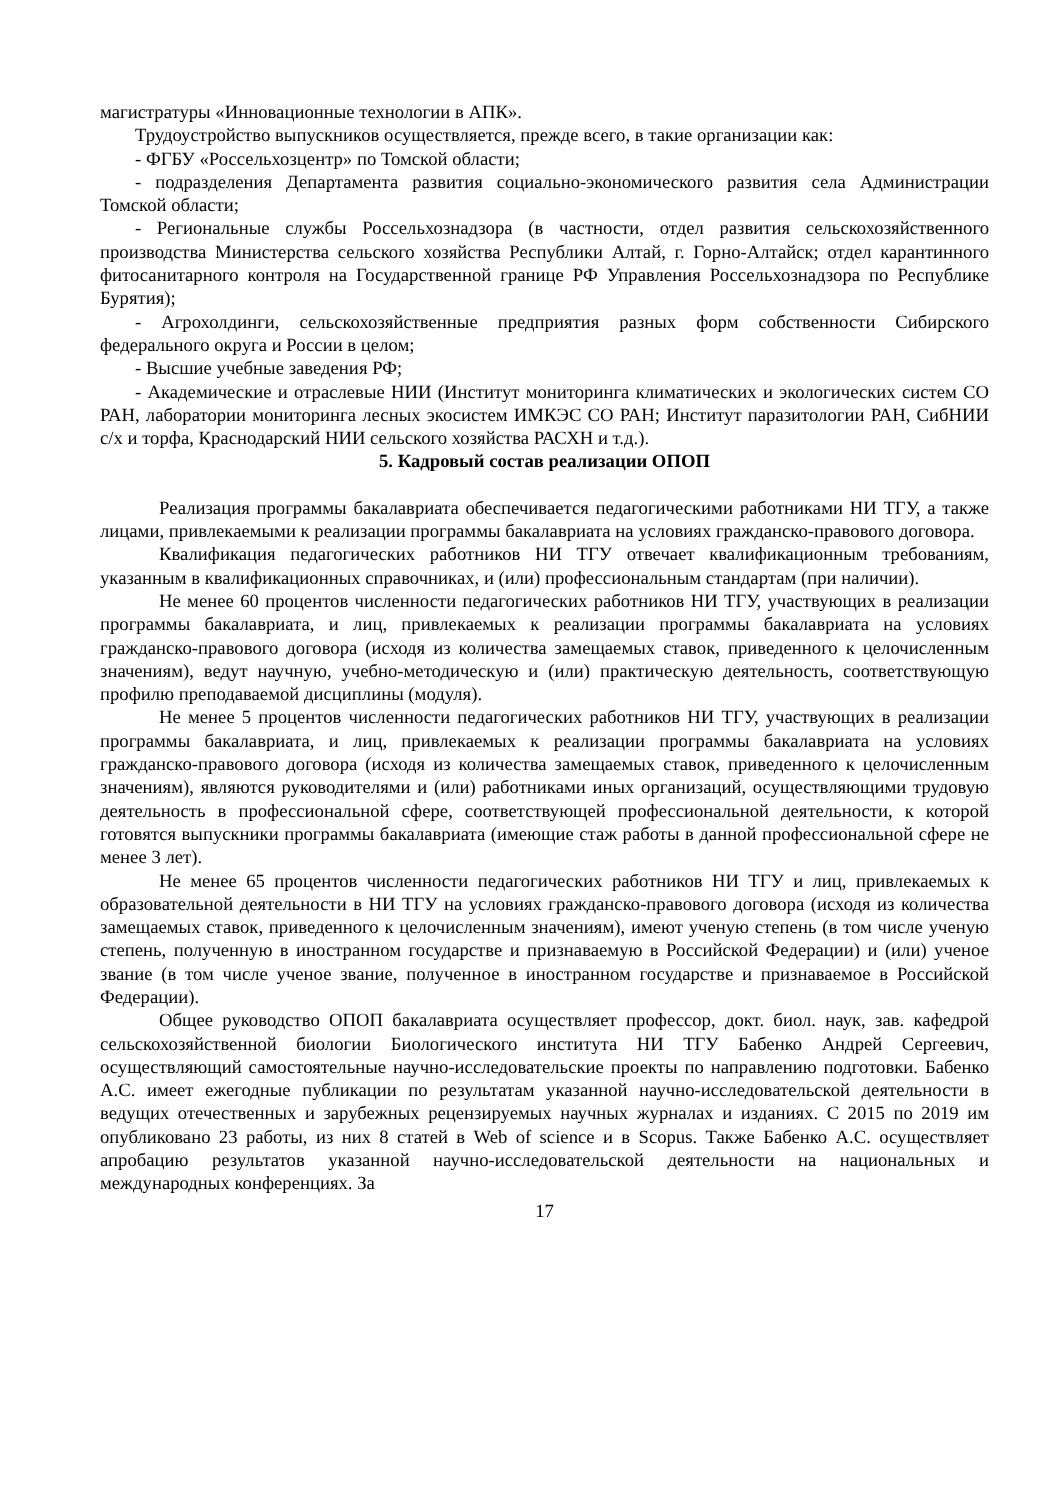магистратуры «Инновационные технологии в АПК».
Трудоустройство выпускников осуществляется, прежде всего, в такие организации как:
- ФГБУ «Россельхозцентр» по Томской области;
- подразделения Департамента развития социально-экономического развития села Администрации Томской области;
- Региональные службы Россельхознадзора (в частности, отдел развития сельскохозяйственного производства Министерства сельского хозяйства Республики Алтай, г. Горно-Алтайск; отдел карантинного фитосанитарного контроля на Государственной границе РФ Управления Россельхознадзора по Республике Бурятия);
- Агрохолдинги, сельскохозяйственные предприятия разных форм собственности Сибирского федерального округа и России в целом;
- Высшие учебные заведения РФ;
- Академические и отраслевые НИИ (Институт мониторинга климатических и экологических систем СО РАН, лаборатории мониторинга лесных экосистем ИМКЭС СО РАН; Институт паразитологии РАН, СибНИИ с/х и торфа, Краснодарский НИИ сельского хозяйства РАСХН и т.д.).
5. Кадровый состав реализации ОПОП
Реализация программы бакалавриата обеспечивается педагогическими работниками НИ ТГУ, а также лицами, привлекаемыми к реализации программы бакалавриата на условиях гражданско-правового договора.
Квалификация педагогических работников НИ ТГУ отвечает квалификационным требованиям, указанным в квалификационных справочниках, и (или) профессиональным стандартам (при наличии).
Не менее 60 процентов численности педагогических работников НИ ТГУ, участвующих в реализации программы бакалавриата, и лиц, привлекаемых к реализации программы бакалавриата на условиях гражданско-правового договора (исходя из количества замещаемых ставок, приведенного к целочисленным значениям), ведут научную, учебно-методическую и (или) практическую деятельность, соответствующую профилю преподаваемой дисциплины (модуля).
Не менее 5 процентов численности педагогических работников НИ ТГУ, участвующих в реализации программы бакалавриата, и лиц, привлекаемых к реализации программы бакалавриата на условиях гражданско-правового договора (исходя из количества замещаемых ставок, приведенного к целочисленным значениям), являются руководителями и (или) работниками иных организаций, осуществляющими трудовую деятельность в профессиональной сфере, соответствующей профессиональной деятельности, к которой готовятся выпускники программы бакалавриата (имеющие стаж работы в данной профессиональной сфере не менее 3 лет).
Не менее 65 процентов численности педагогических работников НИ ТГУ и лиц, привлекаемых к образовательной деятельности в НИ ТГУ на условиях гражданско-правового договора (исходя из количества замещаемых ставок, приведенного к целочисленным значениям), имеют ученую степень (в том числе ученую степень, полученную в иностранном государстве и признаваемую в Российской Федерации) и (или) ученое звание (в том числе ученое звание, полученное в иностранном государстве и признаваемое в Российской Федерации).
Общее руководство ОПОП бакалавриата осуществляет профессор, докт. биол. наук, зав. кафедрой сельскохозяйственной биологии Биологического института НИ ТГУ Бабенко Андрей Сергеевич, осуществляющий самостоятельные научно-исследовательские проекты по направлению подготовки. Бабенко А.С. имеет ежегодные публикации по результатам указанной научно-исследовательской деятельности в ведущих отечественных и зарубежных рецензируемых научных журналах и изданиях. С 2015 по 2019 им опубликовано 23 работы, из них 8 статей в Web of science и в Scopus. Также Бабенко А.С. осуществляет апробацию результатов указанной научно-исследовательской деятельности на национальных и международных конференциях. За
17